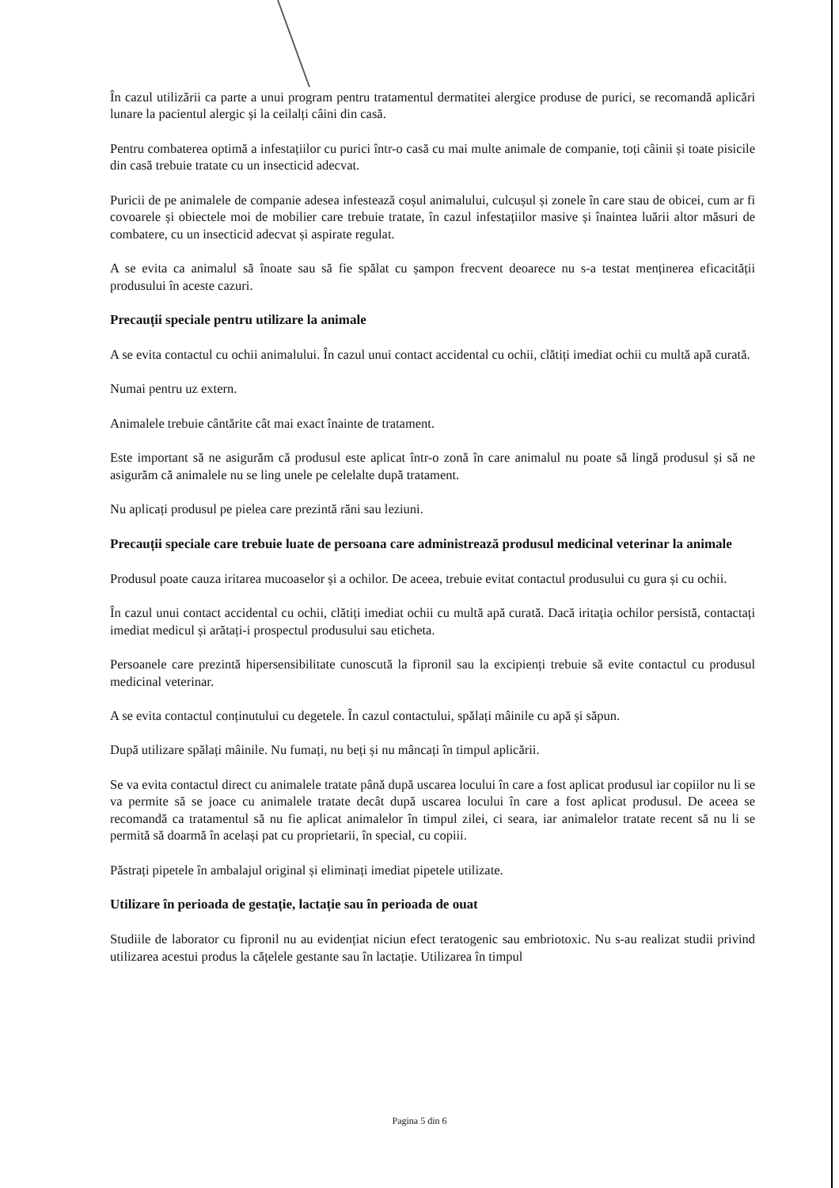În cazul utilizării ca parte a unui program pentru tratamentul dermatitei alergice produse de purici, se recomandă aplicări lunare la pacientul alergic și la ceilalți câini din casă.
Pentru combaterea optimă a infestațiilor cu purici într-o casă cu mai multe animale de companie, toți câinii și toate pisicile din casă trebuie tratate cu un insecticid adecvat.
Puricii de pe animalele de companie adesea infestează coșul animalului, culcușul și zonele în care stau de obicei, cum ar fi covoarele și obiectele moi de mobilier care trebuie tratate, în cazul infestațiilor masive și înaintea luării altor măsuri de combatere, cu un insecticid adecvat și aspirate regulat.
A se evita ca animalul să înoate sau să fie spălat cu șampon frecvent deoarece nu s-a testat menținerea eficacității produsului în aceste cazuri.
Precauții speciale pentru utilizare la animale
A se evita contactul cu ochii animalului. În cazul unui contact accidental cu ochii, clătiți imediat ochii cu multă apă curată.
Numai pentru uz extern.
Animalele trebuie cântărite cât mai exact înainte de tratament.
Este important să ne asigurăm că produsul este aplicat într-o zonă în care animalul nu poate să lingă produsul și să ne asigurăm că animalele nu se ling unele pe celelalte după tratament.
Nu aplicați produsul pe pielea care prezintă răni sau leziuni.
Precauții speciale care trebuie luate de persoana care administrează produsul medicinal veterinar la animale
Produsul poate cauza iritarea mucoaselor și a ochilor. De aceea, trebuie evitat contactul produsului cu gura și cu ochii.
În cazul unui contact accidental cu ochii, clătiți imediat ochii cu multă apă curată. Dacă iritația ochilor persistă, contactați imediat medicul și arătați-i prospectul produsului sau eticheta.
Persoanele care prezintă hipersensibilitate cunoscută la fipronil sau la excipienți trebuie să evite contactul cu produsul medicinal veterinar.
A se evita contactul conținutului cu degetele. În cazul contactului, spălați mâinile cu apă și săpun.
După utilizare spălați mâinile. Nu fumați, nu beți și nu mâncați în timpul aplicării.
Se va evita contactul direct cu animalele tratate până după uscarea locului în care a fost aplicat produsul iar copiilor nu li se va permite să se joace cu animalele tratate decât după uscarea locului în care a fost aplicat produsul. De aceea se recomandă ca tratamentul să nu fie aplicat animalelor în timpul zilei, ci seara, iar animalelor tratate recent să nu li se permită să doarmă în același pat cu proprietarii, în special, cu copiii.
Păstrați pipetele în ambalajul original și eliminați imediat pipetele utilizate.
Utilizare în perioada de gestație, lactație sau în perioada de ouat
Studiile de laborator cu fipronil nu au evidențiat niciun efect teratogenic sau embriotoxic. Nu s-au realizat studii privind utilizarea acestui produs la cățelele gestante sau în lactație. Utilizarea în timpul
Pagina 5 din 6